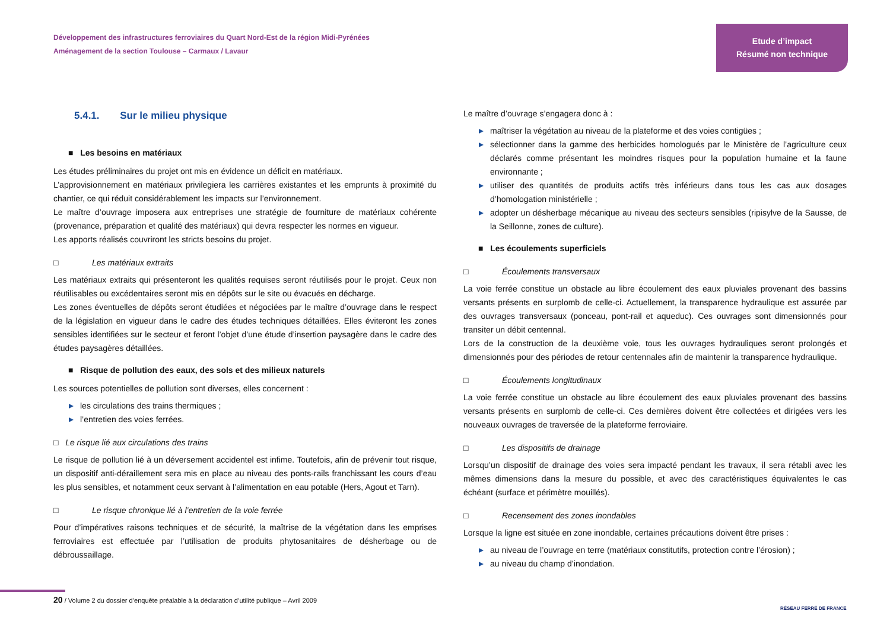Développement des infrastructures ferroviaires du Quart Nord-Est de la région Midi-Pyrénées
Aménagement de la section Toulouse – Carmaux / Lavaur
Etude d’impact
Résumé non technique
5.4.1. Sur le milieu physique
■ Les besoins en matériaux
Les études préliminaires du projet ont mis en évidence un déficit en matériaux.
L’approvisionnement en matériaux privilegiera les carrières existantes et les emprunts à proximité du chantier, ce qui réduit considérablement les impacts sur l’environnement.
Le maître d’ouvrage imposera aux entreprises une stratégie de fourniture de matériaux cohérente (provenance, préparation et qualité des matériaux) qui devra respecter les normes en vigueur.
Les apports réalisés couvriront les stricts besoins du projet.
□ Les matériaux extraits
Les matériaux extraits qui présenteront les qualités requises seront réutilisés pour le projet. Ceux non réutilisables ou excédentaires seront mis en dépôts sur le site ou évacués en décharge.
Les zones éventuelles de dépôts seront étudiées et négociées par le maître d’ouvrage dans le respect de la législation en vigueur dans le cadre des études techniques détaillées. Elles éviteront les zones sensibles identifiées sur le secteur et feront l’objet d’une étude d’insertion paysagère dans le cadre des études paysagères détaillées.
■ Risque de pollution des eaux, des sols et des milieux naturels
Les sources potentielles de pollution sont diverses, elles concernent :
les circulations des trains thermiques ;
l’entretien des voies ferrées.
□ Le risque lié aux circulations des trains
Le risque de pollution lié à un déversement accidentel est infime. Toutefois, afin de prévenir tout risque, un dispositif anti-déraillement sera mis en place au niveau des ponts-rails franchissant les cours d’eau les plus sensibles, et notamment ceux servant à l’alimentation en eau potable (Hers, Agout et Tarn).
□ Le risque chronique lié à l’entretien de la voie ferrée
Pour d’impératives raisons techniques et de sécurité, la maîtrise de la végétation dans les emprises ferroviaires est effectuée par l’utilisation de produits phytosanitaires de désherbage ou de débroussaillage.
Le maître d’ouvrage s’engagera donc à :
maîtriser la végétation au niveau de la plateforme et des voies contigües ;
sélectionner dans la gamme des herbicides homologués par le Ministère de l’agriculture ceux déclarés comme présentant les moindres risques pour la population humaine et la faune environnante ;
utiliser des quantités de produits actifs très inférieurs dans tous les cas aux dosages d’homologation ministérielle ;
adopter un désherbage mécanique au niveau des secteurs sensibles (ripisylve de la Sausse, de la Seillonne, zones de culture).
■ Les écoulements superficiels
□ Écoulements transversaux
La voie ferrée constitue un obstacle au libre écoulement des eaux pluviales provenant des bassins versants présents en surplomb de celle-ci. Actuellement, la transparence hydraulique est assurée par des ouvrages transversaux (ponceau, pont-rail et aqueduc). Ces ouvrages sont dimensionnés pour transiter un débit centennal.
Lors de la construction de la deuxième voie, tous les ouvrages hydrauliques seront prolongés et dimensionnés pour des périodes de retour centennales afin de maintenir la transparence hydraulique.
□ Écoulements longitudinaux
La voie ferrée constitue un obstacle au libre écoulement des eaux pluviales provenant des bassins versants présents en surplomb de celle-ci. Ces dernières doivent être collectées et dirigées vers les nouveaux ouvrages de traversée de la plateforme ferroviaire.
□ Les dispositifs de drainage
Lorsqu’un dispositif de drainage des voies sera impacté pendant les travaux, il sera rétabli avec les mêmes dimensions dans la mesure du possible, et avec des caractéristiques équivalentes le cas échéant (surface et périmètre mouillés).
□ Recensement des zones inondables
Lorsque la ligne est située en zone inondable, certaines précautions doivent être prises :
au niveau de l’ouvrage en terre (matériaux constitutifs, protection contre l’érosion) ;
au niveau du champ d’inondation.
20 / Volume 2 du dossier d’enquête préalable à la déclaration d’utilité publique – Avril 2009
RÉSEAU FERRÉ DE FRANCE